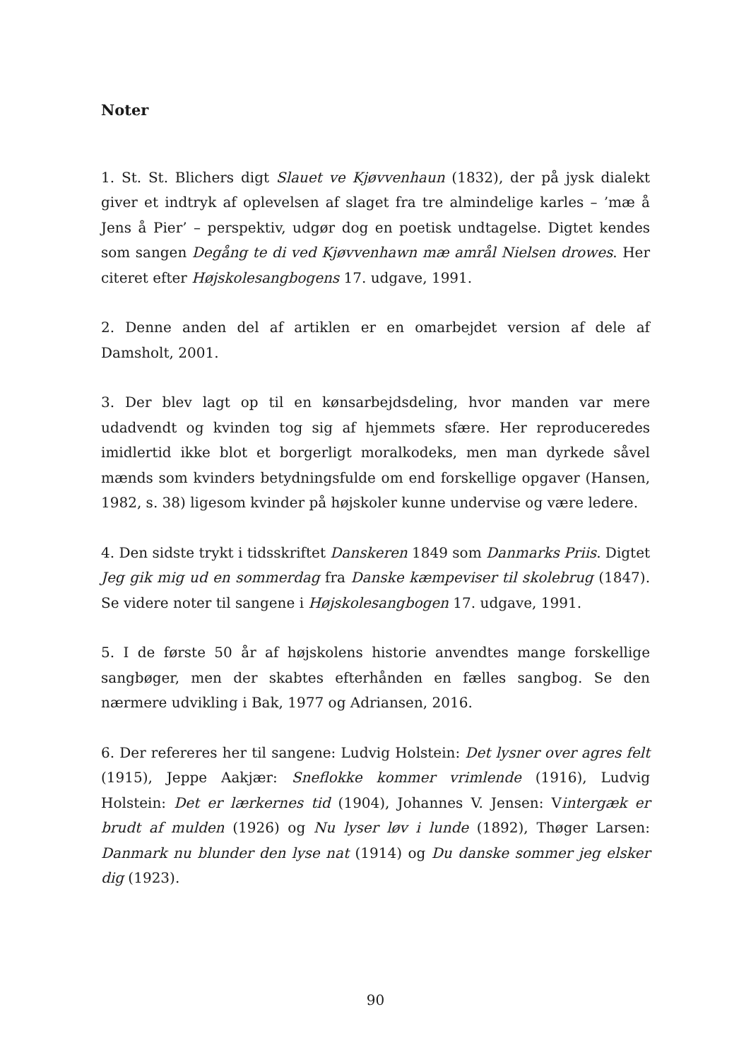Noter
1. St. St. Blichers digt Slauet ve Kjøvvenhaun (1832), der på jysk dialekt giver et indtryk af oplevelsen af slaget fra tre almindelige karles – ’mæ å Jens å Pier’ – perspektiv, udgør dog en poetisk undtagelse. Digtet kendes som sangen Degång te di ved Kjøvvenhawn mæ amrål Nielsen drowes. Her citeret efter Højskolesangbogens 17. udgave, 1991.
2. Denne anden del af artiklen er en omarbejdet version af dele af Damsholt, 2001.
3. Der blev lagt op til en kønsarbejdsdeling, hvor manden var mere udadvendt og kvinden tog sig af hjemmets sfære. Her reproduceredes imidlertid ikke blot et borgerligt moralkodeks, men man dyrkede såvel mænds som kvinders betydningsfulde om end forskellige opgaver (Hansen, 1982, s. 38) ligesom kvinder på højskoler kunne undervise og være ledere.
4. Den sidste trykt i tidsskriftet Danskeren 1849 som Danmarks Priis. Digtet Jeg gik mig ud en sommerdag fra Danske kæmpeviser til skolebrug (1847). Se videre noter til sangene i Højskolesangbogen 17. udgave, 1991.
5. I de første 50 år af højskolens historie anvendtes mange forskellige sangbøger, men der skabtes efterhånden en fælles sangbog. Se den nærmere udvikling i Bak, 1977 og Adriansen, 2016.
6. Der refereres her til sangene: Ludvig Holstein: Det lysner over agres felt (1915), Jeppe Aakjær: Sneflokke kommer vrimlende (1916), Ludvig Holstein: Det er lærkernes tid (1904), Johannes V. Jensen: Vintergæk er brudt af mulden (1926) og Nu lyser løv i lunde (1892), Thøger Larsen: Danmark nu blunder den lyse nat (1914) og Du danske sommer jeg elsker dig (1923).
90